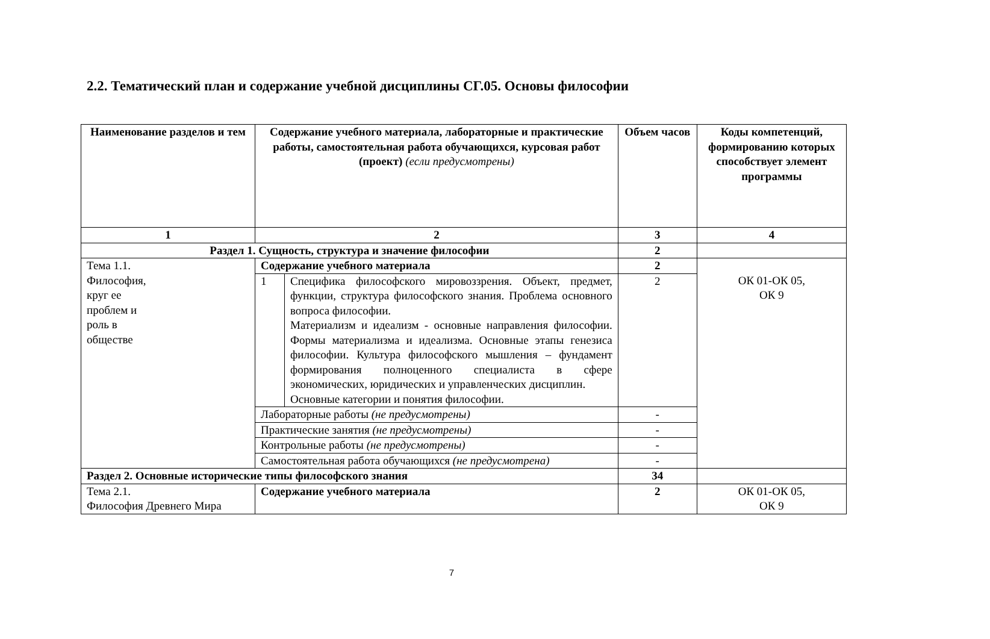2.2. Тематический план и содержание учебной дисциплины СГ.05. Основы философии
| Наименование разделов и тем | Содержание учебного материала, лабораторные и практические работы, самостоятельная работа обучающихся, курсовая работ (проект) (если предусмотрены) | | Объем часов | Коды компетенций, формированию которых способствует элемент программы |
| --- | --- | --- | --- | --- |
| 1 | 2 | | 3 | 4 |
| Раздел 1. Сущность, структура и значение философии | | | 2 | |
| Тема 1.1. Философия, круг ее проблем и роль в обществе | Содержание учебного материала | | 2 | ОК 01-ОК 05, ОК 9 |
| | 1 | Специфика философского мировоззрения. Объект, предмет, функции, структура философского знания. Проблема основного вопроса философии. Материализм и идеализм - основные направления философии. Формы материализма и идеализма. Основные этапы генезиса философии. Культура философского мышления – фундамент формирования полноценного специалиста в сфере экономических, юридических и управленческих дисциплин. Основные категории и понятия философии. | 2 | |
| | Лабораторные работы (не предусмотрены) | | - | |
| | Практические занятия (не предусмотрены) | | - | |
| | Контрольные работы (не предусмотрены) | | - | |
| | Самостоятельная работа обучающихся (не предусмотрена) | | - | |
| Раздел 2. Основные исторические типы философского знания | | | 34 | |
| Тема 2.1. Философия Древнего Мира | Содержание учебного материала | | 2 | ОК 01-ОК 05, ОК 9 |
7